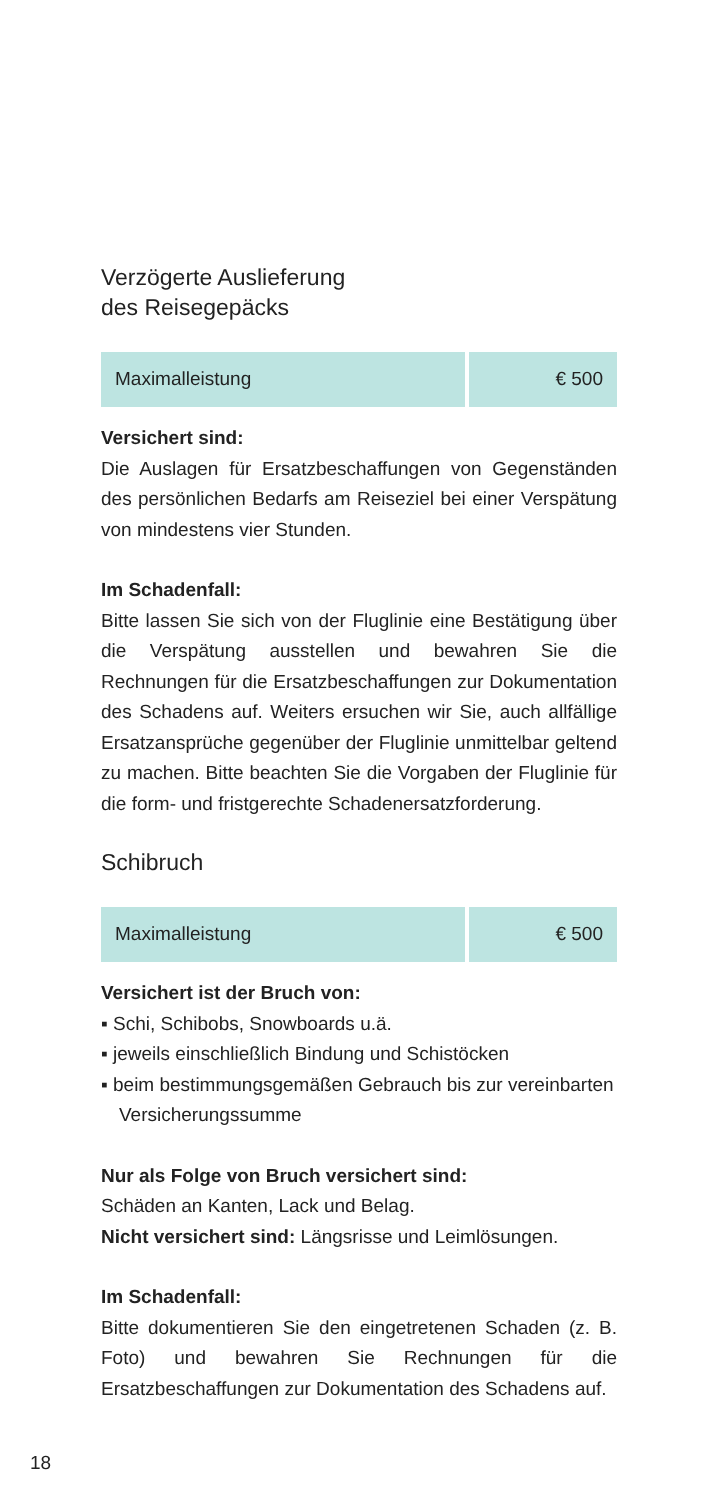Verzögerte Auslieferung
des Reisegepäcks
| Maximalleistung | € 500 |
Versichert sind:
Die Auslagen für Ersatzbeschaffungen von Gegenständen des persönlichen Bedarfs am Reiseziel bei einer Verspätung von mindestens vier Stunden.
Im Schadenfall:
Bitte lassen Sie sich von der Fluglinie eine Bestätigung über die Verspätung ausstellen und bewahren Sie die Rechnungen für die Ersatzbeschaffungen zur Dokumentation des Schadens auf. Weiters ersuchen wir Sie, auch allfällige Ersatzansprüche gegenüber der Fluglinie unmittelbar geltend zu machen. Bitte beachten Sie die Vorgaben der Fluglinie für die form- und fristgerechte Schadenersatzforderung.
Schibruch
| Maximalleistung | € 500 |
Versichert ist der Bruch von:
▪ Schi, Schibobs, Snowboards u.ä.
▪ jeweils einschließlich Bindung und Schistöcken
▪ beim bestimmungsgemäßen Gebrauch bis zur vereinbarten Versicherungssumme
Nur als Folge von Bruch versichert sind:
Schäden an Kanten, Lack und Belag.
Nicht versichert sind: Längsrisse und Leimlösungen.
Im Schadenfall:
Bitte dokumentieren Sie den eingetretenen Schaden (z. B. Foto) und bewahren Sie Rechnungen für die Ersatzbeschaffungen zur Dokumentation des Schadens auf.
18